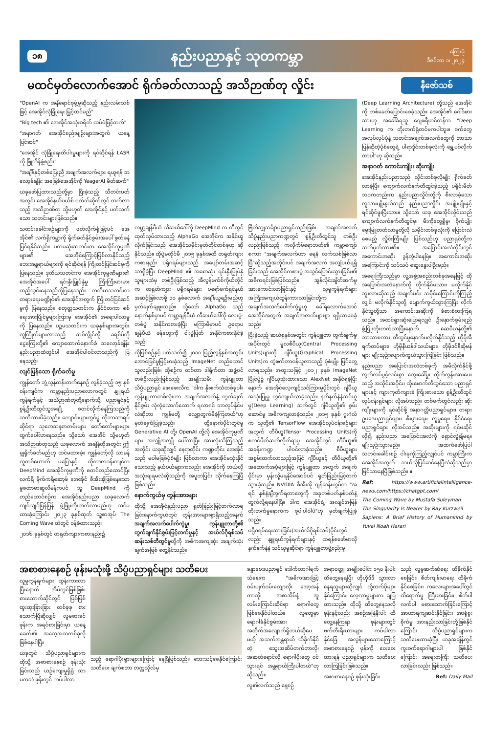၁၈ နည်းပညာနှင့် သုတကမ္ဘာ ကြေးမုံ
ဒီဇင်ဘာ ၁၊ ၂၀၂၄
မထင်မှတ်လောက်အောင် ရိုက်ခတ်လာသည့် အသိဉာဏ်တု လှိုင်း
နီဇော်သစ်
"OpenAI က အနီရောင်စုဖွဲ့မှုဆိုသည့် နည်းလမ်းသစ်ဖြင့် အေအိုင်လုံခြုံရေး မြှင့်တင်မည်"
"Big tech ၏ အေအိုင်အသုံးစရိတ် ထပ်မံမြင့်တက်"
"အနာဂတ် အေအိုင်စည်းမျဉ်းများအတွက် ယနေ့ပြင်ဆင်"
"အေအိုင် လုံခြုံရေးထိပါးမှုများကို ရင်ဆိုင်ရန် LASR ကို ဖြိုတိန်ဖွဲ့စည်း"
"အချိန်နှင့်တစ်ပြေးညီ အချက်အလက်များ ရယူရန် ဘလော့ခ်ချိန်း အခြေခံအေအိုင်ကို YeagerAI မိတ်ဆက်"
ယခုဖော်ပြထားသည်တို့မှာ ပြီးခဲ့သည့် သီတင်းပတ်အတွင်း အေအိုင်နယ်ပယ်စ် ဝက်ဘ်ဆိုက်တွင် တက်လာသည့် အသိဉာဏ်တု သို့မဟုတ် အေအိုင်နှင့် ပတ်သက်သော သတင်းများဖြစ်သည်။
သတင်းခေါင်းစဉ်များကို ဖတ်လိုက်ရုံဖြင့်ပင် အေအိုင်၏ လက်ရှိကမ္ဘာကို ရိုက်ခတ်နိုင်စွမ်းအပေါ် ဖွတ်ခနဲ မြင်ရနိုင်သည်။ ပထမဆုံးသတင်းက အေအိုင်ကုမ္ပဏီများ၏ အေအိုင်ကြောင့်ဖြစ်လာနိုင်သည့် ဘေးအန္တရာယ်များကို ရင်ဆိုင်ရန် ကြိုတင်ပြင်ဆင်မှုကို ပြနေသည်။ ဒုတိယသတင်းက အေအိုင်ကုမ္ပဏီများ၏ အေအိုင်အပေါ် ရင်းနှီးမြှုပ်နှံမှု ကြီးကြီးမားမား ထည့်သွင်းနေသည်ကိုပြနေသည်။ တတိယသတင်းက တရားရေးမဏ္ဍိုင်၏ အေအိုင်အတွက် ကြိုတင်ပြင်ဆင်မှုကို ပြနေသည်။ စတုတ္ထသတင်းက နိုင်ငံတကာ စစ်ရေးအားပြိုင်မှုများကြားမှ အေအိုင်၏ အရေးပါလာမှုကို ပြနေသည်။ ပဉ္စမသတင်းက ယခုနှစ်များအတွင်း လူကြိုက်များလာသည့် ဘစ်ကွိုင်လို ခရစ်ပ်တို ငွေကြေးတို့၏ ကျောထောက်နောက်ခံ ဘလော့ခ်ချိန်း နည်းပညာထဲတွင်ပါ အေအိုင်ပါဝင်လာသည်ကို ပြနေသည်။
လျင်မြန်သော ရိုက်ခတ်မှု
ကျွန်တော် ဘွဲ့လွန်တန်းတက်နေစဉ် လွန်ခဲ့သည့် ၁၅ နှစ်ဝန်းကျင်က ကမ္ဘာ့နည်းပညာလောကတွင် နျူရယ်ကွန်ရက်နှင့် အသိဉာဏ်တုတို့နောက်သို့ ပညာရှင်နှင့် စွန့်ဦးတီထွင်သူအချို့ စတင်လိုက်နေကြသည်ကို သတိထားမိခဲ့သည်။ ကျောင်းများတွင်မူ ထိုဘာသာရပ်ဆိုင်ရာ သုတေသနစာတမ်းများ တော်တော်များများ ထွက်ပေါ်လာနေသည်။ သို့သော် အေအိုင် သို့မဟုတ် အသိဉာဏ်တုသည် ယခုလောက် အချိန်တိုအတွင်း ဤမျှရိုက်ခတ်မည်ဟု ထင်မထားခဲ့။ ကျွန်တော့်လို သာမန်လူတစ်ယောက် မပြောနှင့်။ ထိုကာလဝန်းကျင်က DeepMind အေအိုင်ကုမ္ပဏီကို စတင်တည်ထောင်ပြီး လက်ရှိ မိုက်ကရိုဆော့ဖ် အေအိုင် စီအီးအိုဖြစ်နေသော မူစတာဖာဆူလီမန်ကပင် သူ DeepMind ကို တည်ထောင်စဉ်က အေအိုင်နည်းပညာ ယခုလောက် လျင်လျင်မြန်မြန် ဖွံ့ဖြိုးတိုးတက်လာမည်ဟု ထင်မထားခဲ့ကြောင်း ၂၀၂၃ ခုနှစ်ထုတ် သူ့စာအုပ် The Coming Wave ထဲတွင် ဝန်ခံထားသည်။
၂၀၁၆ ခုနှစ်တွင် တရုတ်ကျားကစားနည်း၌
ကမ္ဘာ့ချန်ပီယံ လီဆယ်ဒေါ်ကို DeepMind က တီထွင်ထုတ်လုပ်ထားသည့် AlphaGo အေအိုင်က အနိုင်ယူလိုက်ခြင်းသည် အေအိုင်သမိုင်းမှတ်တိုင်တစ်ခုဟု ဆိုနိုင်သည်။ ထိုပွဲမတိုင်မီ ၂၀၁၅ ခုနှစ်အထိ တရုတ်ကျားကစားနည်း ပရိုဂရမ်များသည် အပျော်တမ်းအဆင့်သာရှိခဲ့ပြီး DeepMind ၏ အစောဆုံး ရင်းနှီးမြှုပ်နှံသူများထဲမှ တစ်ဦးဖြစ်သည့် အီလွန်မက်စ်ကိုယ်တိုင်က တရုတ်ကျား ပရိုဂရမ်များ ပရော်ဖက်ရှင်နယ်အဆင့်ဖြစ်လာဖို့ ၁၀ နှစ်လောက် အချိန်ယူရဦးမည်ဟု မှတ်ချက်ချဖူးသည်။ သို့သော် AlphaGo သည် နောက်နှစ်မှာပင် ကမ္ဘာ့ချန်ပီယံ လီဆယ်ဒေါ်ကို လေးပွဲ-တစ်ပွဲ အနိုင်ကစားခဲ့ပြီး မကြာမီမှာပင် ဥရောပချန်ပီယံ ဖန်ဟွေးကို ငါးပွဲပြတ် အနိုင်ကစားနိုင်ခဲ့သည်။
ထိုဖြစ်စဉ်နှင့် ပတ်သက်၍ ၂၀၁၀ ပြည့်လွန်နှစ်အတွင်း အောင်မြင်မှုမြင့်မားခဲ့သည့် ImageNet တည်ထောင်သူလည်းဖြစ်၊ ထိုစဉ်က တစ်တာ ဒါရိုက်တာ အဖွဲ့ဝင်တစ်ဦးလည်းဖြစ်သည့် အမျိုးသမီး ကွန်ပျူတာသိပ္ပံပညာရှင် ဖေးဖေးလီက "ဒါက နိုးစက်သံတစ်ခုပါ။ ကွန်ပျူတာတစ်လုံးဟာ အချက်အလက်နဲ့ တွက်ချက်နိုင်စွမ်း လုံလုံလောက်လောက် ရလာရင် ဘာလုပ်နိုင်မလဲဆိုတာ ကျွန်မတို့ လျှော့တွက်မိခဲ့ကြတယ်"ဟု မှတ်ချက်ပြုခဲ့သည်။ ထို့နောက်ပိုင်းတွင်မူ Generative AI တို့၊ OpenAI တို့လို အေအိုင်ကုမ္ပဏီများ အလျှိုအလျှို ပေါ်လာပြီး အားလုံးသိကြသည့်အတိုင်း ယခုဆိုလျှင် နေရာတိုင်း ကဏ္ဍတိုင်း အေအိုင်သည် မပါမဖြစ်ပုံစံမျိုး ဖြစ်လာကာ အေအိုင်မသုံးနိုင်သေးသည့် နယ်ပယ်များကလည်း အေအိုင်ကို ဘယ်လိုအသုံးချရမလဲဆိုသည်ကို အပူတပြင်း လိုက်နေကြပြီဖြစ်သည်။
နောက်ကွယ်မှ တွန်းအားများ
ထိုသို့ အေအိုင်နည်းပညာ ရုတ်ခြည်းမြင့်တက်လာရခြင်းနောက်ကွယ်တွင် တွန်းအားများစွာရှိသည့်အနက် အချက်အလက်ပေါက်ကွဲမှု၊ ကွန်ပျူတာတို့၏ တွက်ချက်နိုင်စွမ်းမြင့်တက်မှုနှင့် အယ်လ်ဂိုရစ်သမ်ဆန်းသစ်တီထွင်မှုတို့ကို အဓိကအကျဆုံး အချက်သုံးချက်အဖြစ် တွေ့နိုင်သည်။
ဗြိတိသျှသင်္ချာပညာရှင်လည်းဖြစ်၊ အချက်အလက် သိပ္ပံနည်းပညာကဏ္ဍတွင် စွန့်ဦးတီထွင်သူ တစ်ဦးလည်းဖြစ်သည့် ကလိုက်ဗ်ရောဘတ်၏ ကမ္ဘာကျော်စကား "အချက်အလက်ဟာ ရေနံ လက်သစ်ဖြစ်လာပြီ"ဆိုသည့်အတိုင်းပင် အချက်အလက် အလျှံပယ်ရရှိခြင်းသည် အေအိုင်ကစားပွဲ အသွင်ပြောင်းသွားခြင်း၏ အဓိကရင်းမြစ်ဖြစ်သည်။ အွန်လိုင်းချိတ်ဆက်မှု အားကောင်းလာခြင်းနှင့် လူမှုကွန်ရက်များ အကြီးအကျယ်ထွန်းကားလာခြင်းတို့က အချက်အလက်ပေါက်ကွဲမှုဟု ခေါ်ရလောက်အောင် အေအိုင်အတွက် အချက်အလက်များစွာ ရရှိလာစေခဲ့သည်။
ပြီးခဲ့သည့် ဆယ်စုနှစ်အတွင်း ကွန်ပျူတာ တွက်ချက်မှုအပိုင်းတွင် မူလစီပီယူ(Central Processing Units)များကို ဂျီပီယူ(Graphical Processing Units)က တွဲဖက်တာဝန်ယူလာသည့် ပုံစံမျိုး မြင်တွေ့လာရသည်။ အထူးသဖြင့် ၂၀၁၂ ခုနှစ် ImageNet ပြိုင်ပွဲ၌ ဂျီပီယူသုံးထားသော AlexNet အနိုင်ရခဲ့ပြီးနောက် အေအိုင်လေ့ကျင့်သင်ကြားမှုပိုင်းတွင် ဂျီပီယူအသုံးပြုမှု တွင်ကျယ်လာခဲ့သည်။ နက်နက်နဲနဲသင်ယူမှု(Deep Learning) ဘက်တွင် ဂျီပီယူတို့၏ စွမ်းဆောင်မှု အဓိကကျလာခဲ့သည်။ ၂၀၁၅ ခုနှစ် ဂူးဂဲလ်က သူတို့၏ TensorFlow အေအိုင်လုပ်ငန်းစဉ်များအတွက် တီပီယူ(Tensor Processing Units)ကို စတင်မိတ်ဆက်လိုက်ရာမှ အေအိုင်တွင် တီပီယူ၏ အခန်းကဏ္ဍ ပါဝင်လာခဲ့သည်။ စီပီယူများ အစွမ်းထက်လာသည့်အပြင် ဂျီပီယူနှင့် တီပီယူတို့၏ အထောက်အပံ့များဖြင့် ကွန်ပျူတာ အတွက် အချက်ပိုင်းမှာ မှန်းလို့မရနိုင်အောင်ပင် ရုတ်ခြည်းမြင့်တက်သွားခဲ့သည်။ NVIDIA စီအီးအို ဂျန်ဆန်းဟွမ်က "အရင် နှစ်နဲ့ချီတွက်ရတာတွေကို အခုတစ်ပတ်နှစ်ပတ်နဲ့ တွက်လို့ရနေပါပြီ။ ဒါက အေအိုင်ရဲ့ အလျင်အမြန်တိုးတက်မှုနောက်က စူပါပါဝါပဲ"ဟု မှတ်ချက်ပြုခဲ့သည်။
ပရိုဂရမ်ရေးသားခြင်း(အယ်လ်ဂိုရစ်သမ်)ပိုင်းတွင်လည်း နျူရယ်ကွန်ရက်များနှင့် ထရန်စဖော်မာလို နက်နက်နဲနဲ သင်ယူမှုဆိုင်ရာ ကွန်ပျူတာဖွဲ့စည်းမှု
(Deep Learning Architecture) တို့သည် အေအိုင်ကို တစ်ခေတ်ပြောင်းစေခဲ့သည်။ အေအိုင်၏ ဂေါ်ဒ်ဖားသားဟု အခေါ်ခံရသူ ဂျေဖရီဟင်တန်က "Deep Learning က တိုးတက်ရုံတင်မကပါဘူး။ စက်တွေ အလုပ်လုပ်ပုံနဲ့ သတင်းအချက်အလက်တွေကို ဘာသာပြန်ဆိုတဲ့ပုံစံတွေရဲ့ ပါရာဒိုင်းတစ်ခုလုံးကို ရွှေ့ပစ်လိုက်တာပါ"ဟု ဆိုသည်။
အနာဂတ် ကောင်းကျိုး၊ ဆိုးကျိုး
အေအိုင်နည်းပညာသည် လှိုင်းတစ်ခုလိုမျိုး ရိုက်ခတ်လာခဲ့ပြီ။ ကျောက်လက်နက်တီထွင်ခဲ့သည့် ပရိုင်းမိတ်ဘဝကတည်းက နည်းပညာလှိုင်းတို့ကို စီးလာခဲ့သော လူသားမျိုးနွယ်သည် နည်းပညာလှိုင်း အမျိုးမျိုးနှင့် ရင်ဆိုင်ဖူးပြီးသား။ သို့သော် ယခု အေအိုင်လှိုင်းသည် ကျောက်လက်နက်တီထွင်မှု၊ မီးကိုတွေ့ရှိမှု၊ စိုက်ပျိုးမွေးမြူတတ်လာမှုတို့လို သမိုင်းတစ်ခုလုံးကို ပြောင်းလဲစေမည့် လှိုင်းကြီးမျိုး ဖြစ်သည်ဟု ပညာရှင်တို့က သတ်မှတ်ထား၏။ အပြောင်းအလဲတိုင်းတွင် အကောင်းအဆိုး ဒွန်တွဲပါနေမြဲ။ အကောင်းအဆိုးအကြောင်းကို သပ်သပ် ဆွေးနွေးပါဦးမည်။
အရေးကြီးသည်မှာ လူ့အဖွဲ့အစည်းတစ်ခုအနေဖြင့် ထိုအပြောင်းအလဲနောက်ကို လိုက်နိုင်မလား၊ မလိုက်နိုင်ဘူးလားဆိုသည့် အချက်ပင်။ သမိုင်းကြောင်းကိုကြည့်လျှင် မလိုက်နိုင်သူတို့ ပျောက်ကွယ်သွားကြပြီး လိုက်နိုင်သူတို့သာ အကောင်းအဆိုးကို ခံစားစံစားကြရသည်။ အထင်ရှားဆုံးပြောရလျှင် ဦးနှောက်စွမ်းရည်ဖွံ့ဖြိုးတိုးတက်လာပြီးနောက် ဆေပီယန်တို့၏ ဘာသာစကား တီထွင်မှုနောက်မလိုက်နိုင်သည့် ဟိုမိုအီရက်တပ်များ၊ ဟိုမိုနီယန်ဒါသယ်များ၊ ဟိုမိုဒင်နီဆိုဗန်များ မျိုးသုဉ်းပျောက်ကွယ်သွားကြခြင်း ဖြစ်သည်။
နည်းပညာ အပြောင်းအလဲတစ်ခုကို အမီလိုက်နိုင်ဖို့ လွတ်လပ်ပွင့်လင်းစွာ တွေးခေါ်မှု၊ တိုက်တွန်းအားပေးသည့် အသိုင်းအဝိုင်း၊ ထိုးဖောက်တီထွင်သော ပညာရှင်များနှင့် ကျားကုတ်ကျားခဲ ကြိုးစားသော စွန့်ဦးတီထွင် လုပ်ငန်းရှင်များ လိုအပ်သည်။ တစ်ဖက်တွင်လည်း ဆိုးကျိုးများကို ရင်ဆိုင်ဖို့ အနာဂတ္တိပညာရှင်များ၊ တရားဥပဒေပညာရှင်များ၊ စီးပွားရေး၊ လူမှုရေး၊ နိုင်ငံရေးပညာရှင်များ လိုအပ်သည်။ အဆိုးများကို ရင်မဆိုင်လို၍ နည်းပညာ အပြောင်းအလဲကို ရှောင်လွှဲ၍မရ။ မျိုးသုဉ်းသွားမည်။ အထက်ဖော်ပြပါ သတင်းခေါင်းစဉ် ငါးခုကိုကြည့်လျှင်ပင် ကမ္ဘာကြီးက အေအိုင်အတွက် ဘယ်လိုပြင်ဆင်နေပြီလဲဆိုသည်မှာ မြင်သာနေပြီဖြစ်သည်။ ။
Ref: https://www.artificialintelligence-news.com/https://chatgpt.com/
The Coming Wave by Mustafa Suleyman
The Singularity Is Nearer by Ray Kurzweil
Sapiens: A Brief History of Humankind by Yuval Noah Harari
အစာစားနေစဉ် ဖုန်းမသုံးဖို့ သိပ္ပံပညာရှင်များ သတိပေး
လူမှုကွန်ရက်များ ထွန်းကားလာပြီးနောက် အိမ်တွင်ဖြစ်ဖြစ်၊ စားသောက်ဆိုင်တွင် ဖြစ်ဖြစ် ထူးထူးခြားခြား တစ်ခုခု စားသောက်ပြီဆိုလျှင် လူမစားခင် ဖုန်းက အရင်စားခြင်းမှာ ယနေ့ခေတ်၏ အလေ့အထတစ်ခုလို ဖြစ်နေပါပြီ။
ယခုတွင် သိပ္ပံပညာရှင်များက ထိုသို့ အစာစားနေစဉ် ဖုန်းသုံးခြင်းသည် ယဉ်ကျေးမှုရှိရုံ သာမကဘဲ ဖုန်းတွင် ကပ်ပါလာ
သည့် ရောဂါပိုးမွှားများကြောင့် နေပြီဖြစ်သည်။ ဘေးသင့်စေနိုင်ကြောင်း သတိပေး ချက်စတာ တက္ကသိုလ်မှ
ခန္ဓာဗေဒပညာရှင် ဒေါက်တာဂါရက်သ်နေးက "အဓိကအားဖြင့် ဝမ်းပျက်ဝမ်းလျှောလို၊ အော့အန်တာလို၊ အစာအိမ်နဲ့ အူလမ်းကြောင်းဆိုင်ရာ ရောဂါတွေ ဖြစ်စေနိုင်ပါတယ်။ လူတွေမှာ ရောဂါခံနိုင်စွမ်းအား အထိုက်အလျောက်ရှိတယ်ဆိုပေမယ့် အသက်အန္တရာယ် ထိခိုက်နိုင်တဲ့ သွေးအဆိပ်တက်တာလို၊ အဆုတ်ရောင်လို ရောဂါပိုးတွေ ဝင်သွားရင် အန္တရာယ်ကြီးပါတယ်"ဟု ဆိုသည်။
လူ၏လက်သည် နေ့စဉ်
အရာဝတ္ထု အမျိုးပေါင်း ၁၅၀ နီးပါး ထိတွေ့နေရပြီး ဟိုဟိုဒီဒီ သွားလာနေရသူများဆိုလျှင် ထို့ထက်ပိုများနိုင်ကြောင်း လေ့လာမှုများက ချပြထားသည်။ ထိုသို့ ထိတွေ့နေသလို ဖုန်းနှင့်လည်း အစဉ်အမြဲနီးပါး ထိတွေ့နေကြရာ ဖုန်းများတွင် ဗက်တီးရီးယားများ ကပ်ပါလာနိုင်ခြေ အလွန်များသောကြောင့် အစာစားနေစဉ် ဖုန်းကို ဝေးဝေးထားရန် ပညာရှင်များက သတိပေးလာကြခြင်းဖြစ်သည်။
အစာစားနေစဉ် ဖုန်းသုံးခြင်း
သည် လူမှုဆက်ဆံရေး ထိခိုက်နိုင်စေခြင်း၊ စိတ်ကျန်းမာရေး ထိခိုက်နိုင်စေခြင်း၊ ကလေးများအပေါ်တွင် ထိရောက်မှု ကြီးမားခြင်း၊ စိတ်ပါလက်ပါ မစားသောက်ခြင်းကြောင့် အာဟာရကျဆင်းနိုင်ခြင်း၊ အာရုံစူးစိုက်မှု အားနည်းလာခြင်းတို့ဖြစ်နိုင်ကြောင်း သိပ္ပံပညာရှင်များက သတိပေးထားခဲ့ပြီး ယခုအချိန်တွင် ကူးစက်ရောဂါများပါ ဖြစ်နိုင်ကြောင်း အရေးတကြီး သတိပေးလာခြင်းလည်း ဖြစ်သည်။
Ref: Daily Mail